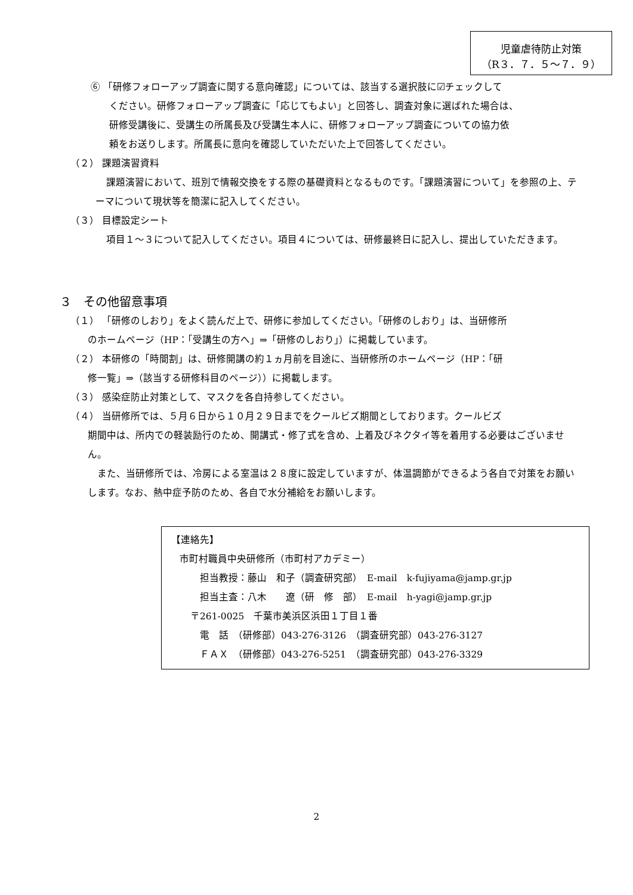児童虐待防止対策
（R３．７．５～７．９）
⑥ 「研修フォローアップ調査に関する意向確認」については、該当する選択肢に☑チェックして
ください。研修フォローアップ調査に「応じてもよい」と回答し、調査対象に選ばれた場合は、
研修受講後に、受講生の所属長及び受講生本人に、研修フォローアップ調査についての協力依
頼をお送りします。所属長に意向を確認していただいた上で回答してください。
（２） 課題演習資料
課題演習において、班別で情報交換をする際の基礎資料となるものです。「課題演習について」を参照の上、テーマについて現状等を簡潔に記入してください。
（３） 目標設定シート
項目１～３について記入してください。項目４については、研修最終日に記入し、提出していただきます。
３　その他留意事項
（１） 「研修のしおり」をよく読んだ上で、研修に参加してください。「研修のしおり」は、当研修所
のホームページ（HP：「受講生の方へ」⇒「研修のしおり」）に掲載しています。
（２） 本研修の「時間割」は、研修開講の約１ヵ月前を目途に、当研修所のホームページ（HP：「研
修一覧」⇒（該当する研修科目のページ））に掲載します。
（３） 感染症防止対策として、マスクを各自持参してください。
（４） 当研修所では、５月６日から１０月２９日までをクールビズ期間としております。クールビズ
期間中は、所内での軽装励行のため、開講式・修了式を含め、上着及びネクタイ等を着用する必要はございません。
また、当研修所では、冷房による室温は２８度に設定していますが、体温調節ができるよう各自で対策をお願いします。なお、熱中症予防のため、各自で水分補給をお願いします。
【連絡先】
市町村職員中央研修所（市町村アカデミー）
担当教授：藤山　和子（調査研究部）　E-mail　k-fujiyama@jamp.gr.jp
担当主査：八木　　遼（研　修　部）　E-mail　h-yagi@jamp.gr.jp
〒261-0025　千葉市美浜区浜田１丁目１番
電　話　（研修部）043-276-3126　（調査研究部）043-276-3127
ＦＡＸ　（研修部）043-276-5251　（調査研究部）043-276-3329
2